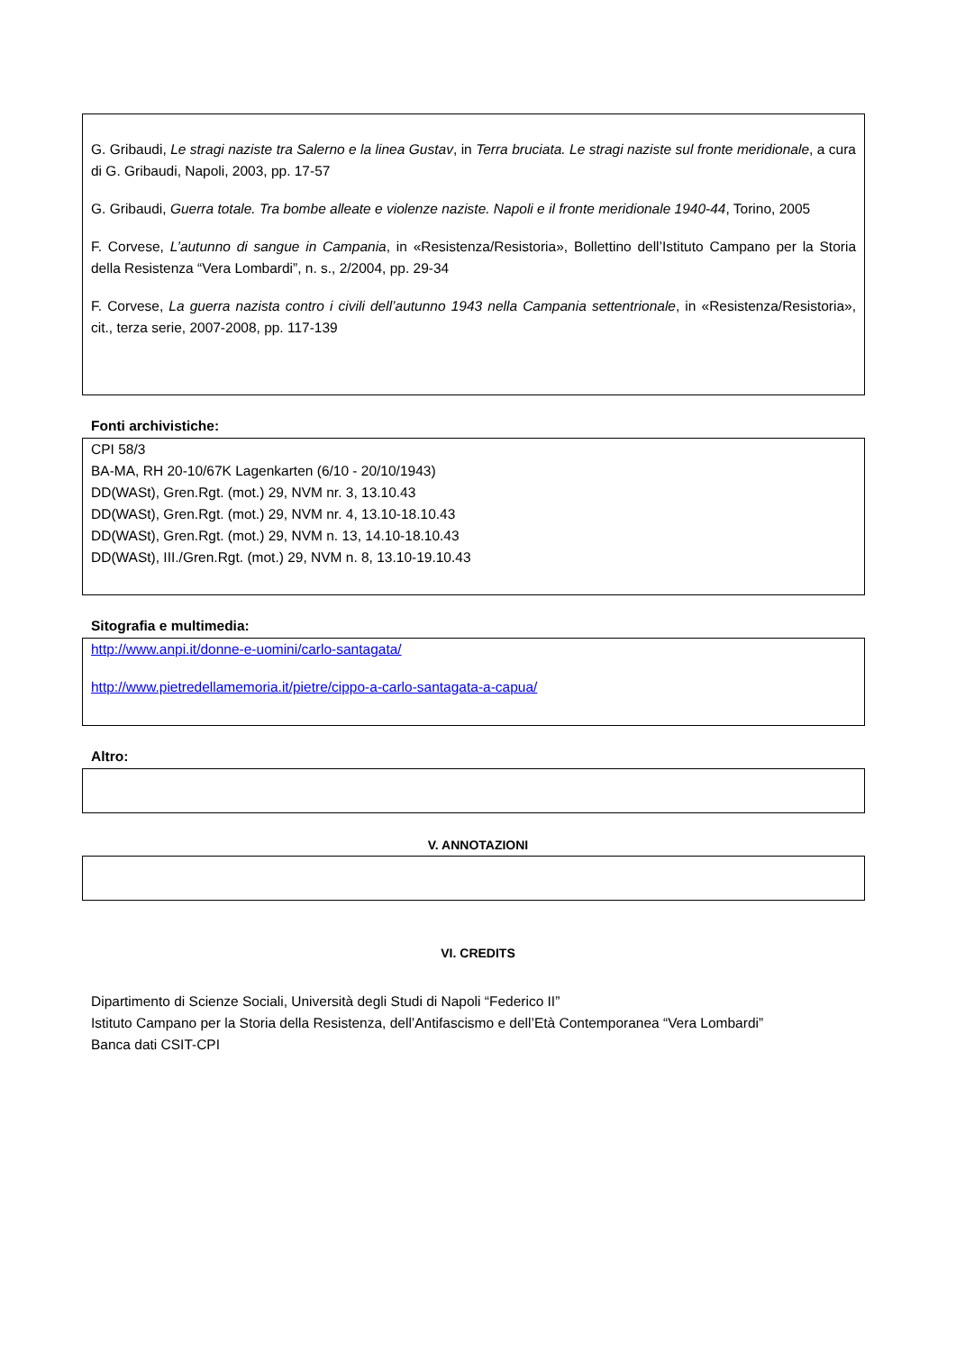G. Gribaudi, Le stragi naziste tra Salerno e la linea Gustav, in Terra bruciata. Le stragi naziste sul fronte meridionale, a cura di G. Gribaudi, Napoli, 2003, pp. 17-57
G. Gribaudi, Guerra totale. Tra bombe alleate e violenze naziste. Napoli e il fronte meridionale 1940-44, Torino, 2005
F. Corvese, L’autunno di sangue in Campania, in «Resistenza/Resistoria», Bollettino dell’Istituto Campano per la Storia della Resistenza “Vera Lombardi”, n. s., 2/2004, pp. 29-34
F. Corvese, La guerra nazista contro i civili dell’autunno 1943 nella Campania settentrionale, in «Resistenza/Resistoria», cit., terza serie, 2007-2008, pp. 117-139
Fonti archivistiche:
CPI 58/3
BA-MA, RH 20-10/67K Lagenkarten (6/10 - 20/10/1943)
DD(WASt), Gren.Rgt. (mot.) 29, NVM nr. 3, 13.10.43
DD(WASt), Gren.Rgt. (mot.) 29, NVM nr. 4, 13.10-18.10.43
DD(WASt), Gren.Rgt. (mot.) 29, NVM n. 13, 14.10-18.10.43
DD(WASt), III./Gren.Rgt. (mot.) 29, NVM n. 8, 13.10-19.10.43
Sitografia e multimedia:
http://www.anpi.it/donne-e-uomini/carlo-santagata/
http://www.pietredellamemoria.it/pietre/cippo-a-carlo-santagata-a-capua/
Altro:
V. ANNOTAZIONI
VI. CREDITS
Dipartimento di Scienze Sociali, Università degli Studi di Napoli “Federico II”
Istituto Campano per la Storia della Resistenza, dell’Antifascismo e dell’Età Contemporanea “Vera Lombardi”
Banca dati CSIT-CPI